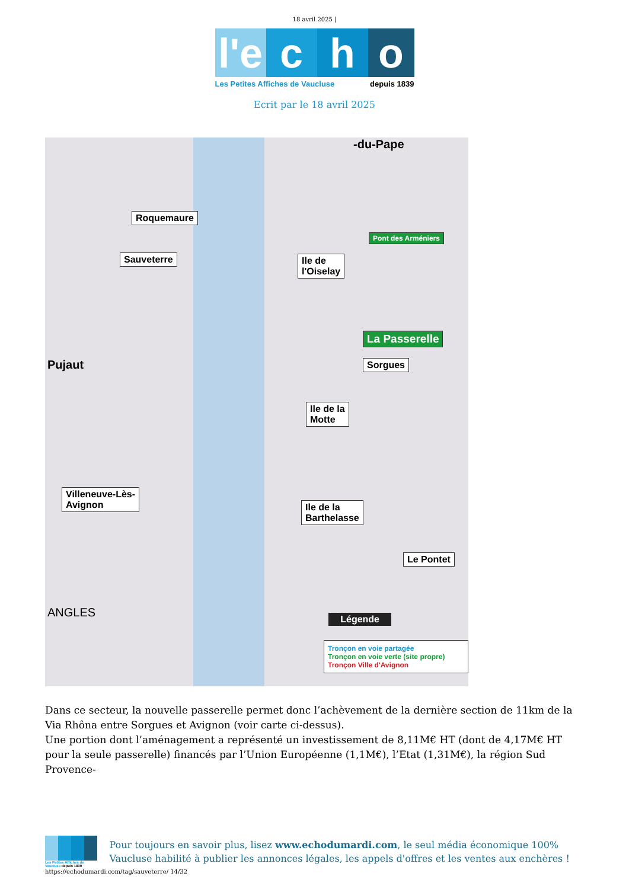18 avril 2025 |
l'e
c h o
Les Petites Affiches de Vaucluse depuis 1839
Ecrit par le 18 avril 2025
Roquemaure
Sauveterre
Ile de
l'Oiselay
Pont des Arméniers
La Passerelle
Sorgues
Ile de la
Motte
Villeneuve-Lès-
Avignon
Ile de la
Barthelasse
Le Pontet
Pujaut
ANGLES
-du-Pape
Tronçon en voie partagée
Tronçon en voie verte (site propre)
Tronçon Ville d'Avignon
Légende
Dans ce secteur, la nouvelle passerelle permet donc l’achèvement de la dernière section de 11km de la Via Rhôna entre Sorgues et Avignon (voir carte ci-dessus).
Une portion dont l’aménagement a représenté un investissement de 8,11M€ HT (dont de 4,17M€ HT pour la seule passerelle) financés par l’Union Européenne (1,1M€), l’Etat (1,31M€), la région Sud Provence-
Les Petites Affiches de Vaucluse depuis 1839
Pour toujours en savoir plus, lisez www.echodumardi.com, le seul média économique 100% Vaucluse habilité à publier les annonces légales, les appels d'offres et les ventes aux enchères !
https://echodumardi.com/tag/sauveterre/ 14/32